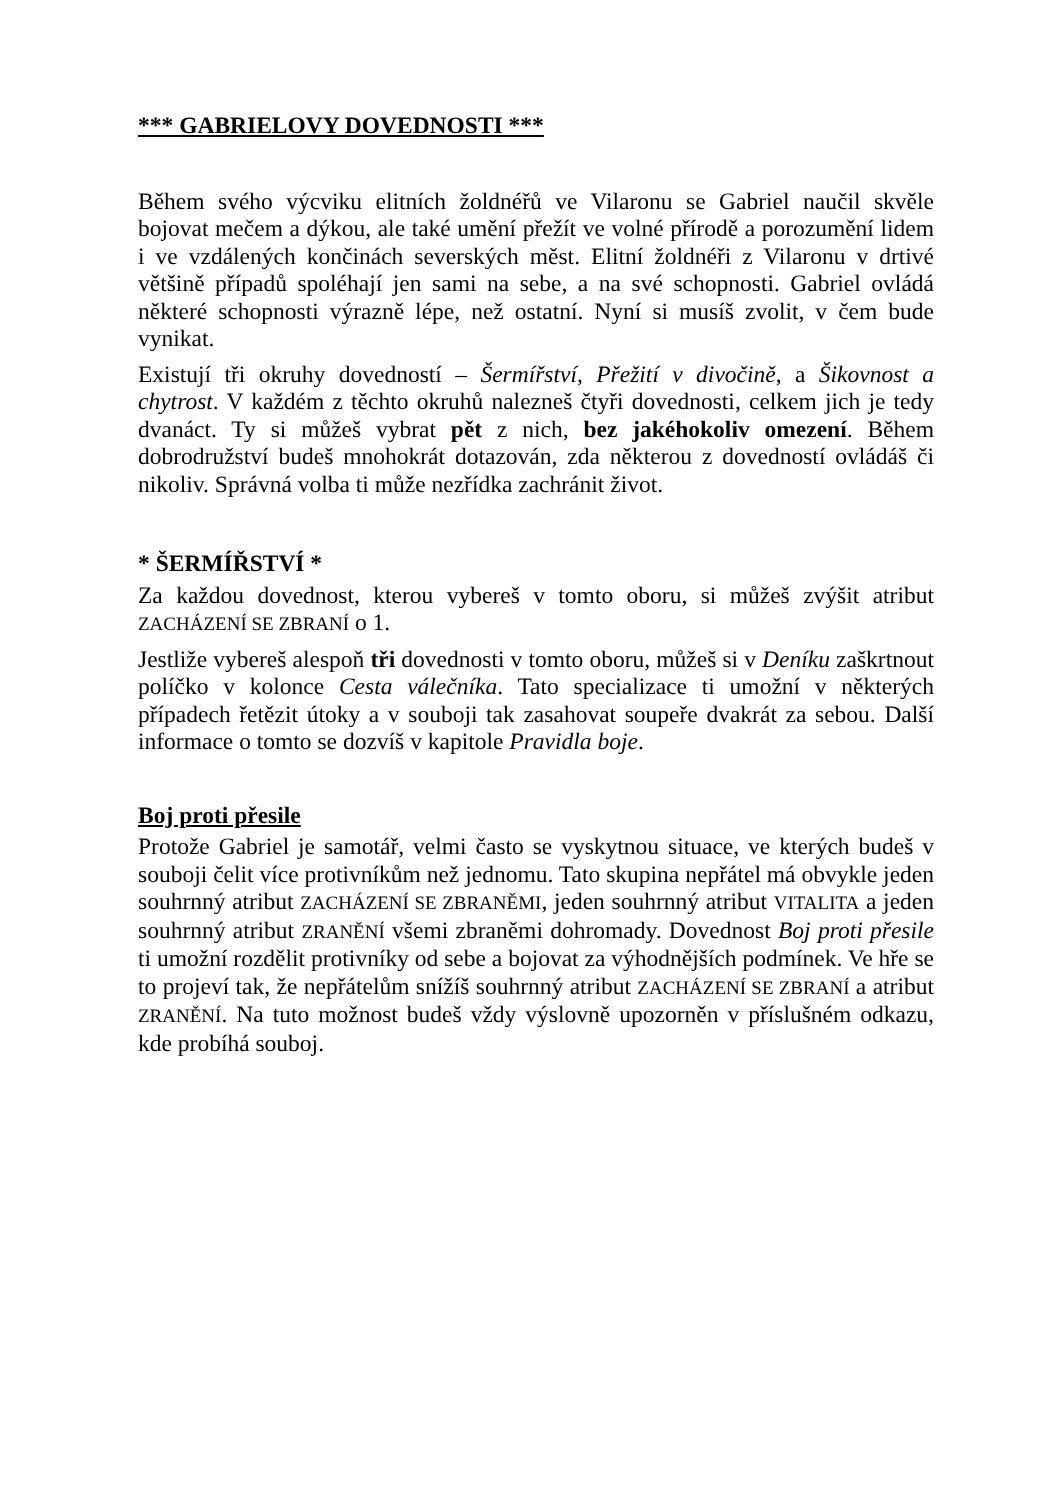*** GABRIELOVY DOVEDNOSTI ***
Během svého výcviku elitních žoldnéřů ve Vilaronu se Gabriel naučil skvěle bojovat mečem a dýkou, ale také umění přežít ve volné přírodě a porozumění lidem i ve vzdálených končinách severských měst. Elitní žoldnéři z Vilaronu v drtivé většině případů spoléhají jen sami na sebe, a na své schopnosti. Gabriel ovládá některé schopnosti výrazně lépe, než ostatní. Nyní si musíš zvolit, v čem bude vynikat.
Existují tři okruhy dovedností – Šermířství, Přežití v divočině, a Šikovnost a chytrost. V každém z těchto okruhů nalezneš čtyři dovednosti, celkem jich je tedy dvanáct. Ty si můžeš vybrat pět z nich, bez jakéhokoliv omezení. Během dobrodružství budeš mnohokrát dotazován, zda některou z dovedností ovládáš či nikoliv. Správná volba ti může nezřídka zachránit život.
* ŠERMÍŘSTVÍ *
Za každou dovednost, kterou vybereš v tomto oboru, si můžeš zvýšit atribut ZACHÁZENÍ SE ZBRANÍ o 1.
Jestliže vybereš alespoň tři dovednosti v tomto oboru, můžeš si v Deníku zaškrtnout políčko v kolonce Cesta válečníka. Tato specializace ti umožní v některých případech řetězit útoky a v souboji tak zasahovat soupeře dvakrát za sebou. Další informace o tomto se dozvíš v kapitole Pravidla boje.
Boj proti přesile
Protože Gabriel je samotář, velmi často se vyskytnou situace, ve kterých budeš v souboji čelit více protivníkům než jednomu. Tato skupina nepřátel má obvykle jeden souhrnný atribut ZACHÁZENÍ SE ZBRANĚMI, jeden souhrnný atribut VITALITA a jeden souhrnný atribut ZRANĚNÍ všemi zbraněmi dohromady. Dovednost Boj proti přesile ti umožní rozdělit protivníky od sebe a bojovat za výhodnějších podmínek. Ve hře se to projeví tak, že nepřátelům snížíš souhrnný atribut ZACHÁZENÍ SE ZBRANÍ a atribut ZRANĚNÍ. Na tuto možnost budeš vždy výslovně upozorněn v příslušném odkazu, kde probíhá souboj.